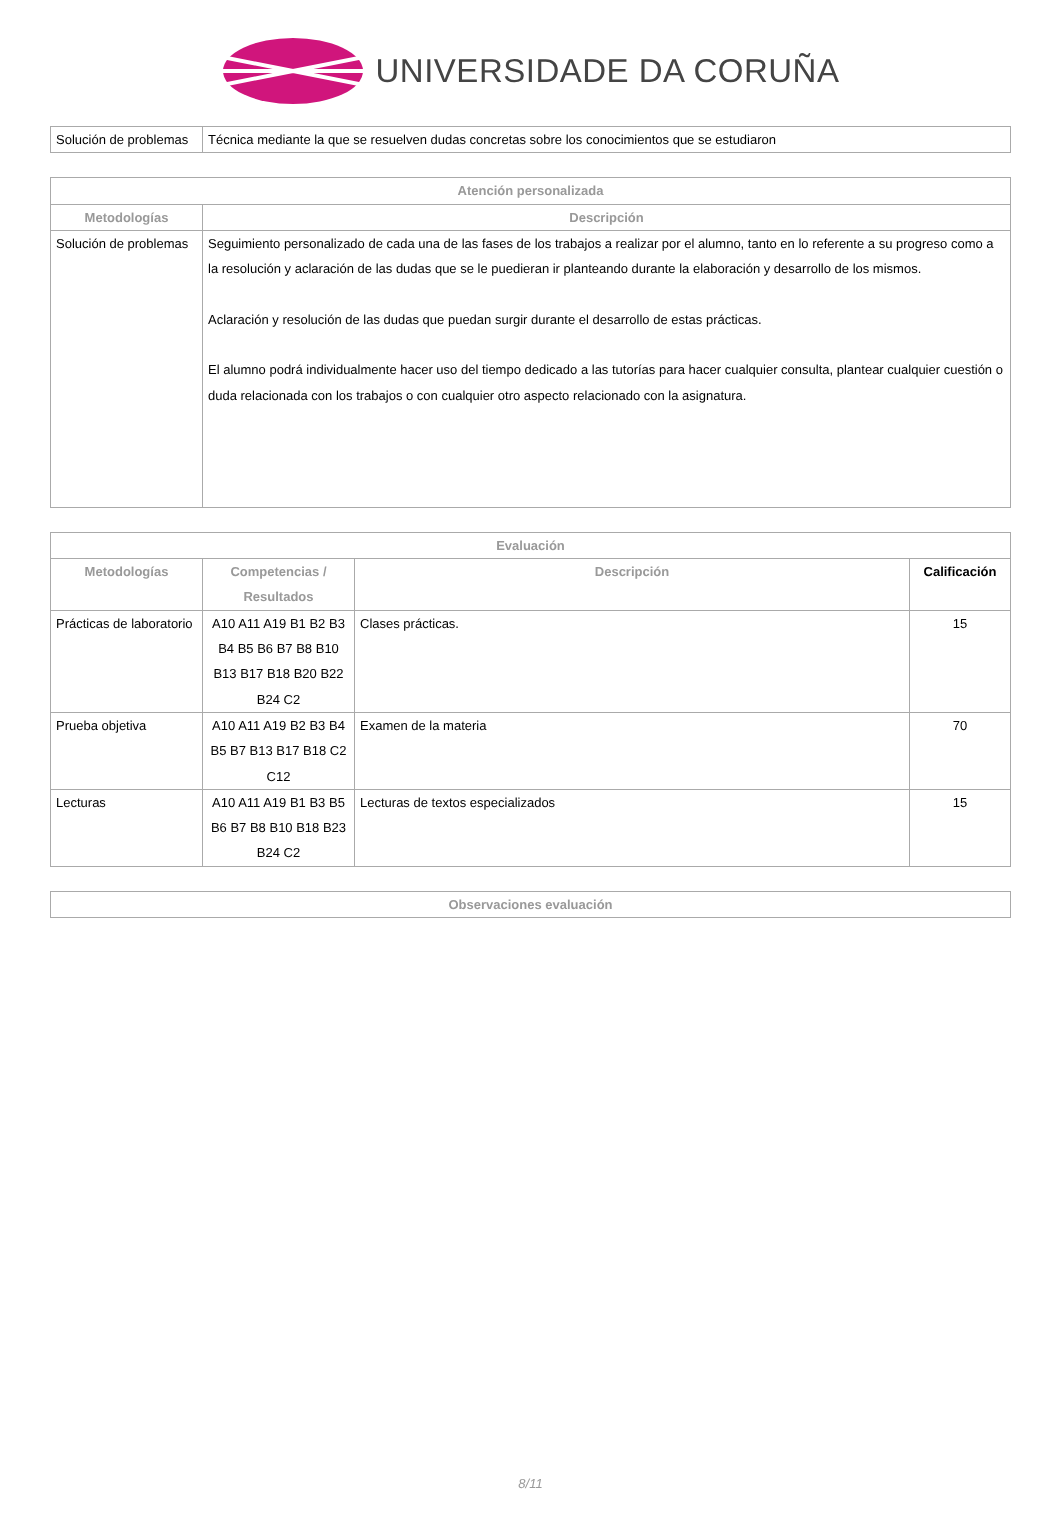UNIVERSIDADE DA CORUÑA
| Solución de problemas | Técnica mediante la que se resuelven dudas concretas sobre los conocimientos que se estudiaron |
| Atención personalizada | |
| --- | --- |
| Metodologías | Descripción |
| Solución de problemas | Seguimiento personalizado de cada una de las fases de los trabajos a realizar por el alumno, tanto en lo referente a su progreso como a la resolución y aclaración de las dudas que se le puedieran ir planteando durante la elaboración y desarrollo de los mismos. Aclaración y resolución de las dudas que puedan surgir durante el desarrollo de estas prácticas. El alumno podrá individualmente hacer uso del tiempo dedicado a las tutorías para hacer cualquier consulta, plantear cualquier cuestión o duda relacionada con los trabajos o con cualquier otro aspecto relacionado con la asignatura. |
| Evaluación | | | |
| --- | --- | --- | --- |
| Metodologías | Competencias / Resultados | Descripción | Calificación |
| Prácticas de laboratorio | A10 A11 A19 B1 B2 B3 B4 B5 B6 B7 B8 B10 B13 B17 B18 B20 B22 B24 C2 | Clases prácticas. | 15 |
| Prueba objetiva | A10 A11 A19 B2 B3 B4 B5 B7 B13 B17 B18 C2 C12 | Examen de la materia | 70 |
| Lecturas | A10 A11 A19 B1 B3 B5 B6 B7 B8 B10 B18 B23 B24 C2 | Lecturas de textos especializados | 15 |
| Observaciones evaluación |
| --- |
8/11